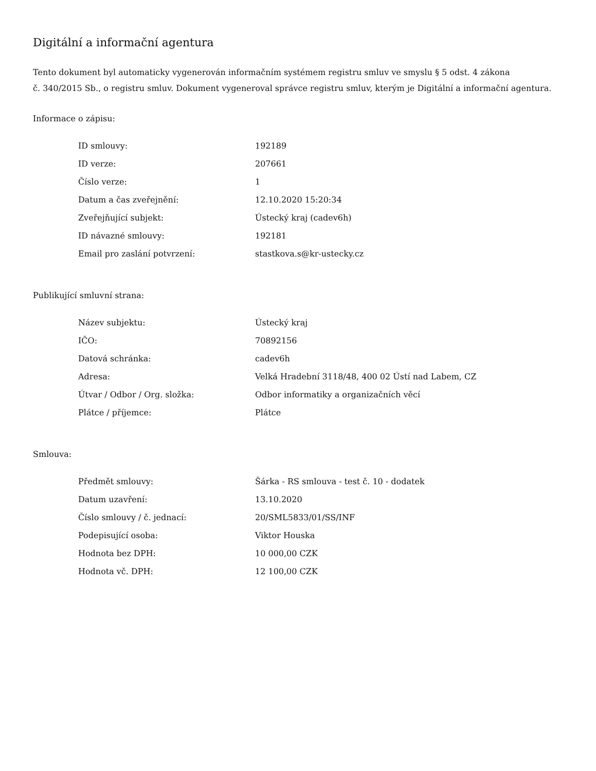Digitální a informační agentura
Tento dokument byl automaticky vygenerován informačním systémem registru smluv ve smyslu § 5 odst. 4 zákona
č. 340/2015 Sb., o registru smluv. Dokument vygeneroval správce registru smluv, kterým je Digitální a informační agentura.
Informace o zápisu:
| ID smlouvy: | 192189 |
| ID verze: | 207661 |
| Číslo verze: | 1 |
| Datum a čas zveřejnění: | 12.10.2020 15:20:34 |
| Zveřejňující subjekt: | Ústecký kraj (cadev6h) |
| ID návazné smlouvy: | 192181 |
| Email pro zaslání potvrzení: | stastkova.s@kr-ustecky.cz |
Publikující smluvní strana:
| Název subjektu: | Ústecký kraj |
| IČO: | 70892156 |
| Datová schránka: | cadev6h |
| Adresa: | Velká Hradební 3118/48, 400 02 Ústí nad Labem, CZ |
| Útvar / Odbor / Org. složka: | Odbor informatiky a organizačních věcí |
| Plátce / příjemce: | Plátce |
Smlouva:
| Předmět smlouvy: | Šárka - RS smlouva - test č. 10 - dodatek |
| Datum uzavření: | 13.10.2020 |
| Číslo smlouvy / č. jednací: | 20/SML5833/01/SS/INF |
| Podepisující osoba: | Viktor Houska |
| Hodnota bez DPH: | 10 000,00 CZK |
| Hodnota vč. DPH: | 12 100,00 CZK |